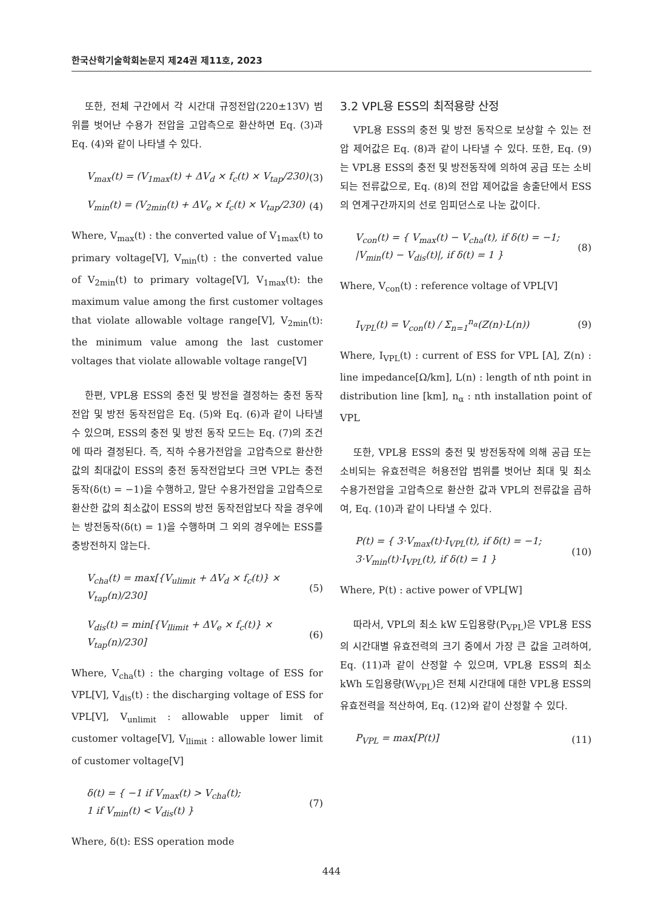한국산학기술학회논문지 제24권 제11호, 2023
또한, 전체 구간에서 각 시간대 규정전압(220±13V) 범위를 벗어난 수용가 전압을 고압측으로 환산하면 Eq. (3)과 Eq. (4)와 같이 나타낼 수 있다.
V<sub>max</sub>(t) = (V<sub>1max</sub>(t) + ΔV<sub>d</sub> × f<sub>c</sub>(t) × V<sub>tap</sub>/230) (3)
V<sub>min</sub>(t) = (V<sub>2min</sub>(t) + ΔV<sub>e</sub> × f<sub>c</sub>(t) × V<sub>tap</sub>/230) (4)
Where, V<sub>max</sub>(t) : the converted value of V<sub>1max</sub>(t) to primary voltage[V], V<sub>min</sub>(t) : the converted value of V<sub>2min</sub>(t) to primary voltage[V], V<sub>1max</sub>(t): the maximum value among the first customer voltages that violate allowable voltage range[V], V<sub>2min</sub>(t): the minimum value among the last customer voltages that violate allowable voltage range[V]
한편, VPL용 ESS의 충전 및 방전을 결정하는 충전 동작전압 및 방전 동작전압은 Eq. (5)와 Eq. (6)과 같이 나타낼 수 있으며, ESS의 충전 및 방전 동작 모드는 Eq. (7)의 조건에 따라 결정된다. 즉, 직하 수용가전압을 고압측으로 환산한 값의 최대값이 ESS의 충전 동작전압보다 크면 VPL는 충전동작(δ(t) = −1)을 수행하고, 말단 수용가전압을 고압측으로 환산한 값의 최소값이 ESS의 방전 동작전압보다 작을 경우에는 방전동작(δ(t) = 1)을 수행하며 그 외의 경우에는 ESS를 충방전하지 않는다.
V<sub>cha</sub>(t) = max[{V<sub>ulimit</sub> + ΔV<sub>d</sub> × f<sub>c</sub>(t)} × V<sub>tap</sub>(n)/230] (5)
V<sub>dis</sub>(t) = min[{V<sub>llimit</sub> + ΔV<sub>e</sub> × f<sub>c</sub>(t)} × V<sub>tap</sub>(n)/230] (6)
Where, V<sub>cha</sub>(t) : the charging voltage of ESS for VPL[V], V<sub>dis</sub>(t) : the discharging voltage of ESS for VPL[V], V<sub>unlimit</sub> : allowable upper limit of customer voltage[V], V<sub>llimit</sub> : allowable lower limit of customer voltage[V]
δ(t) = { −1 if V<sub>max</sub>(t) > V<sub>cha</sub>(t);
1 if V<sub>min</sub>(t) < V<sub>dis</sub>(t) } (7)
Where, δ(t): ESS operation mode
3.2 VPL용 ESS의 최적용량 산정
VPL용 ESS의 충전 및 방전 동작으로 보상할 수 있는 전압 제어값은 Eq. (8)과 같이 나타낼 수 있다. 또한, Eq. (9)는 VPL용 ESS의 충전 및 방전동작에 의하여 공급 또는 소비되는 전류값으로, Eq. (8)의 전압 제어값을 송출단에서 ESS의 연계구간까지의 선로 임피던스로 나눈 값이다.
V<sub>con</sub>(t) = { V<sub>max</sub>(t) − V<sub>cha</sub>(t), if δ(t) = −1;
|V<sub>min</sub>(t) − V<sub>dis</sub>(t)|, if δ(t) = 1 } (8)
Where, V<sub>con</sub>(t) : reference voltage of VPL[V]
I<sub>VPL</sub>(t) = V<sub>con</sub>(t) / Σ<sub>n=1</sub><sup>n<sub>α</sub></sup>(Z(n)·L(n)) (9)
Where, I<sub>VPL</sub>(t) : current of ESS for VPL [A], Z(n) : line impedance[Ω/km], L(n) : length of nth point in distribution line [km], n<sub>α</sub> : nth installation point of VPL
또한, VPL용 ESS의 충전 및 방전동작에 의해 공급 또는 소비되는 유효전력은 허용전압 범위를 벗어난 최대 및 최소 수용가전압을 고압측으로 환산한 값과 VPL의 전류값을 곱하여, Eq. (10)과 같이 나타낼 수 있다.
P(t) = { 3·V<sub>max</sub>(t)·I<sub>VPL</sub>(t), if δ(t) = −1;
3·V<sub>min</sub>(t)·I<sub>VPL</sub>(t), if δ(t) = 1 } (10)
Where, P(t) : active power of VPL[W]
따라서, VPL의 최소 kW 도입용량(P<sub>VPL</sub>)은 VPL용 ESS의 시간대별 유효전력의 크기 중에서 가장 큰 값을 고려하여, Eq. (11)과 같이 산정할 수 있으며, VPL용 ESS의 최소 kWh 도입용량(W<sub>VPL</sub>)은 전체 시간대에 대한 VPL용 ESS의 유효전력을 적산하여, Eq. (12)와 같이 산정할 수 있다.
P<sub>VPL</sub> = max[P(t)] (11)
444